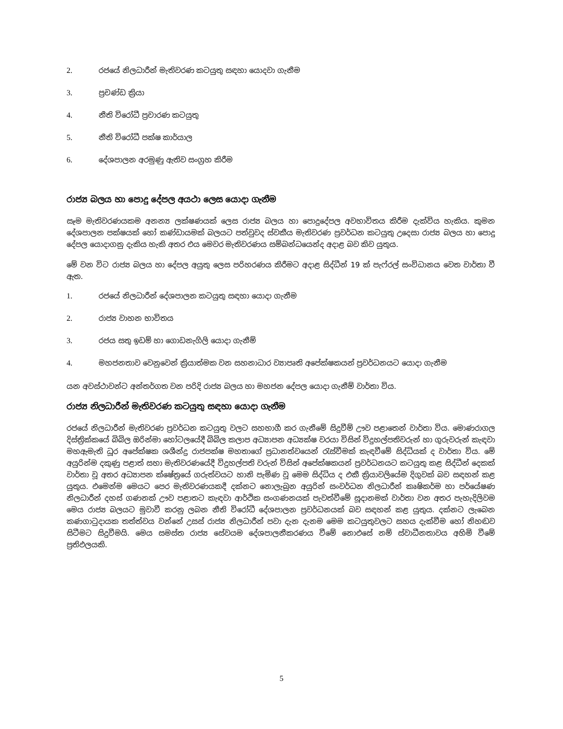2. රජයේ නිලධාරීන් මැතිවරණ කටයුතු සඳහා යොදවා ගැනීම
3. ප්‍රචණ්ඩ ක්‍රියා
4. නීති විරෝධී ප්‍රචාරණ කටයුතු
5. නීති විරෝධී පක්ෂ කාර්යාල
6. දේශපාලන අරමුණු ඇතිව සංග්‍රහ කිරීම
රාජ්‍ය බලය හා පොදු දේපල අයථා ලෙස යොදා ගැනීම
සෑම මැතිවරණයකම අනන්‍ය ලක්ෂණයක් ලෙස රාජ්‍ය බලය හා පොදුදේපල අවභාවිතය කිරීම දැක්විය හැකිය. කුමන දේශපාලන පක්ෂයක් හෝ කණ්ඩායමක් බලයට පත්වුවද ස්වකීය මැතිවරණ ප්‍රවර්ධන කටයුතු උදෙසා රාජ්‍ය බලය හා පොදු දේපල යොදාගනු දැකිය හැකි අතර එය මෙවර මැතිවරණය සම්බන්ධයෙන්ද අදාළ බව කිව යුතුය.
මේ වන විට රාජ්‍ය බලය හා දේපල අයුතු ලෙස පරිහරණය කිරීමට අදාළ සිද්ධීන් 19 ක් පැෆ්රල් සංවිධානය වෙත වාර්තා වී ඇත.
1. රජයේ නිලධාරීන් දේශපාලන කටයුතු සඳහා යොදා ගැනීම
2. රාජ්‍ය වාහන භාවිතය
3. රජය සතු ඉඩම් හා ගොඩනැගිලි යොදා ගැනීම්
4. මහජනතාව වෙනුවෙන් ක්‍රියාත්මක වන සහනාධාර ව්‍යාපෘති අපේක්ෂකයන් ප්‍රවර්ධනයට යොදා ගැනීම
යන අවස්ථාවන්ට අන්තර්ගත වන පරිදි රාජ්‍ය බලය හා මහජන දේපල යොදා ගැනීම් වාර්තා විය.
රාජ්‍ය නිලධාරීන් මැතිවරණ කටයුතු සඳහා යොදා ගැනීම
රජයේ නිලධාරීන් මැතිවරණ ප්‍රවර්ධන කටයුතු වලට සහභාගී කර ගැනීමේ සිදුවීම් ඌව පළාතෙන් වාර්තා විය. මොණරාගල දිස්ත්‍රික්කයේ බිබිල ඔරින්මා හෝටලයේදී බිබිල කලාප අධ්‍යාපන අධ්‍යක්ෂ වරයා විසින් විදුහල්පතිවරුන් හා ගුරුවරුන් කැඳවා මහඇමැති ධූර අපේක්ෂක ශශීන්ද්‍ර රාජපක්ෂ මහතාගේ ප්‍රධානත්වයෙන් රැස්වීමක් කැඳවීමේ සිද්ධියක් ද වාර්තා විය. මේ අයුරින්ම දකුණු පළාත් සභා මැතිවරණයේදී විදුහල්පති වරුන් විසින් අපේක්ෂකයන් ප්‍රවර්ධනයට කටයුතු කළ සිද්ධීන් දෙකක් වාර්තා වූ අතර අධ්‍යාපන ක්ෂේත්‍රයේ ගරුත්වයට හානි පැමිණ වූ මෙම සිද්ධිය ද එකී ක්‍රියාවලියේම දිගුවක් බව සඳහන් කළ යුතුය. එමෙන්ම මෙයට පෙර මැතිවරණයකදී දක්නට නොලැබුන අයුරින් සංවර්ධන නිලධාරීන් කෘෂිකර්ම හා පර්යේෂණ නිලධාරීන් දහස් ගණනක් ඌව පළාතට කැඳවා ආර්ථික සංගණනයක් පැවත්වීමේ සූදානමක් වාර්තා වන අතර පැහැදිලිවම මෙය රාජ්‍ය බලයට මුවාවී කරනු ලබන නීති විරෝධී දේශපාලන ප්‍රවර්ධනයක් බව සඳහන් කළ යුතුය. දක්නට ලැබෙන කණගාටුදායක තත්ත්වය වන්නේ උසස් රාජ්‍ය නිලධාරීන් පවා දැන දැනම මෙම කටයුතුවලට සහය දැක්වීම හෝ නිහඬව සිටීමට සිදුවීමයි. මෙය සමස්ත රාජ්‍ය සේවයම දේශපාලනීකරණය වීමේ නොඑසේ නම් ස්වාධීනතාවය අහිමි වීමේ ප්‍රතිඵලයකි.
5